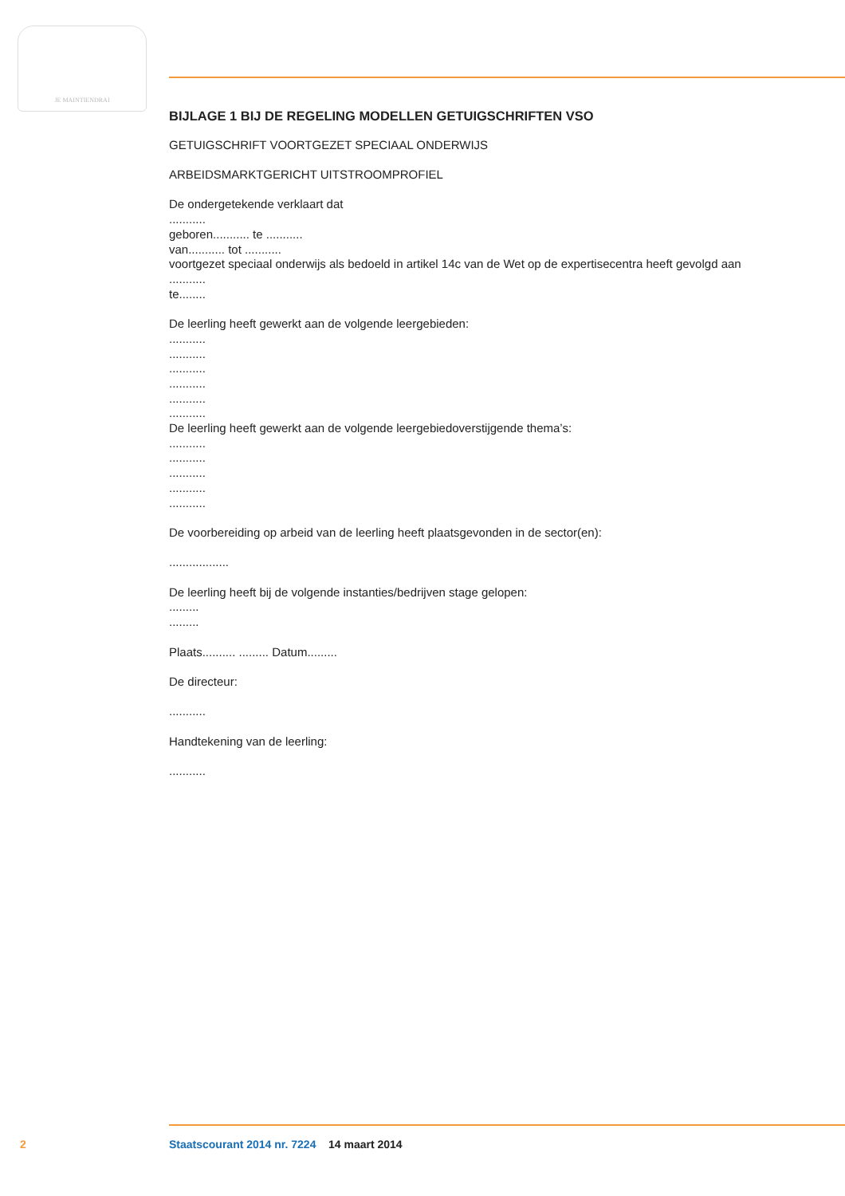JE MAINTIENDRAI
BIJLAGE 1 BIJ DE REGELING MODELLEN GETUIGSCHRIFTEN VSO
GETUIGSCHRIFT VOORTGEZET SPECIAAL ONDERWIJS
ARBEIDSMARKTGERICHT UITSTROOMPROFIEL
De ondergetekende verklaart dat
...........
geboren........... te ...........
van........... tot ...........
voortgezet speciaal onderwijs als bedoeld in artikel 14c van de Wet op de expertisecentra heeft gevolgd aan
...........
te........
De leerling heeft gewerkt aan de volgende leergebieden:
...........
...........
...........
...........
...........
...........
De leerling heeft gewerkt aan de volgende leergebiedoverstijgende thema’s:
...........
...........
...........
...........
...........
De voorbereiding op arbeid van de leerling heeft plaatsgevonden in de sector(en):
..................
De leerling heeft bij de volgende instanties/bedrijven stage gelopen:
.........
.........
Plaats.......... ......... Datum.........
De directeur:
...........
Handtekening van de leerling:
...........
2 Staatscourant 2014 nr. 7224 14 maart 2014